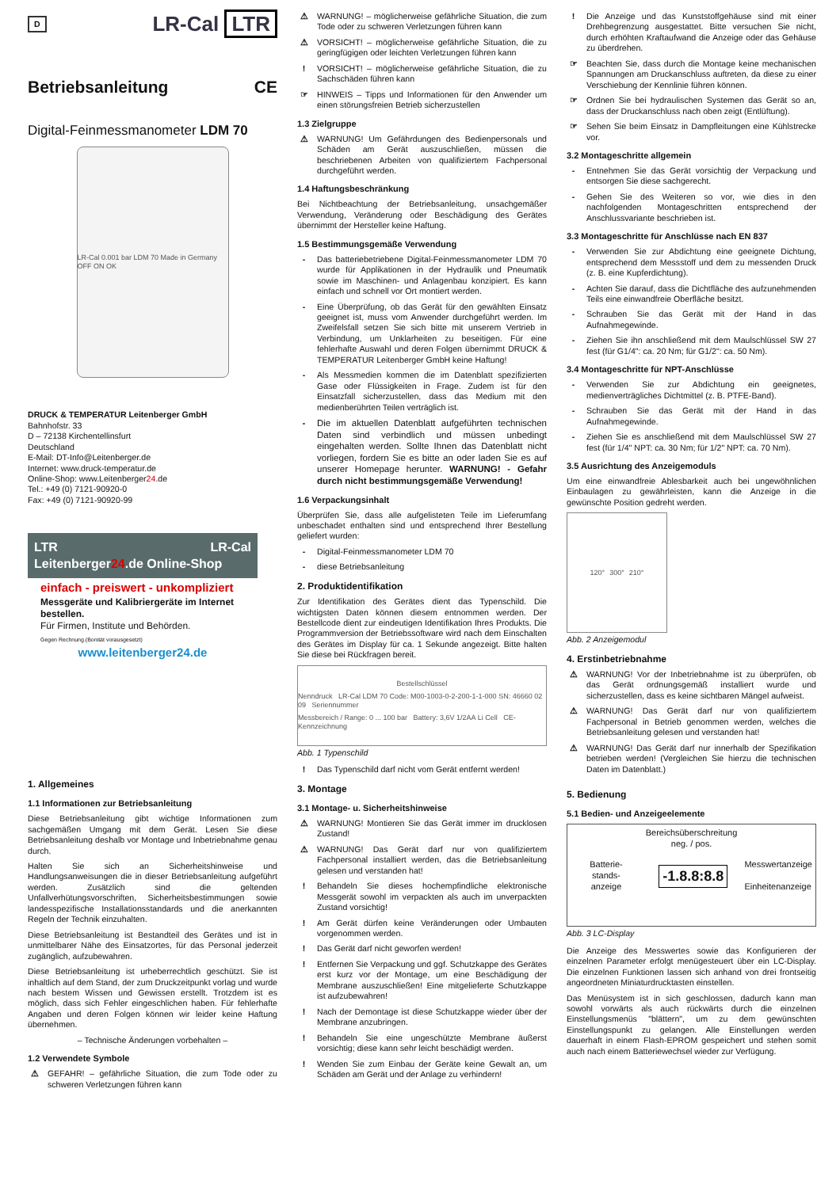D LR-Cal LTR
Betriebsanleitung CE
Digital-Feinmessmanometer LDM 70
LR-Cal 0.001 bar LDM 70 Made in Germany OFF ON OK
DRUCK & TEMPERATUR Leitenberger GmbH
Bahnhofstr. 33
D – 72138 Kirchentellinsfurt
Deutschland
E-Mail: DT-Info@Leitenberger.de
Internet: www.druck-temperatur.de
Online-Shop: www.Leitenberger24.de
Tel.: +49 (0) 7121-90920-0
Fax: +49 (0) 7121-90920-99
LTR LR-Cal
Leitenberger24.de Online-Shop
einfach - preiswert - unkompliziert
Messgeräte und Kalibriergeräte im Internet bestellen.
Für Firmen, Institute und Behörden.
Gegen Rechnung.(Bonität vorausgesetzt)
www.leitenberger24.de
1. Allgemeines
1.1 Informationen zur Betriebsanleitung
Diese Betriebsanleitung gibt wichtige Informationen zum sachgemäßen Umgang mit dem Gerät. Lesen Sie diese Betriebsanleitung deshalb vor Montage und Inbetriebnahme genau durch.
Halten Sie sich an Sicherheitshinweise und Handlungsanweisungen die in dieser Betriebsanleitung aufgeführt werden. Zusätzlich sind die geltenden Unfallverhütungsvorschriften, Sicherheitsbestimmungen sowie landesspezifische Installationsstandards und die anerkannten Regeln der Technik einzuhalten.
Diese Betriebsanleitung ist Bestandteil des Gerätes und ist in unmittelbarer Nähe des Einsatzortes, für das Personal jederzeit zugänglich, aufzubewahren.
Diese Betriebsanleitung ist urheberrechtlich geschützt. Sie ist inhaltlich auf dem Stand, der zum Druckzeitpunkt vorlag und wurde nach bestem Wissen und Gewissen erstellt. Trotzdem ist es möglich, dass sich Fehler eingeschlichen haben. Für fehlerhafte Angaben und deren Folgen können wir leider keine Haftung übernehmen.
– Technische Änderungen vorbehalten –
1.2 Verwendete Symbole
⚠ GEFAHR! – gefährliche Situation, die zum Tode oder zu schweren Verletzungen führen kann
⚠ WARNUNG! – möglicherweise gefährliche Situation, die zum Tode oder zu schweren Verletzungen führen kann
⚠ VORSICHT! – möglicherweise gefährliche Situation, die zu geringfügigen oder leichten Verletzungen führen kann
! VORSICHT! – möglicherweise gefährliche Situation, die zu Sachschäden führen kann
☞ HINWEIS – Tipps und Informationen für den Anwender um einen störungsfreien Betrieb sicherzustellen
1.3 Zielgruppe
⚠ WARNUNG! Um Gefährdungen des Bedienpersonals und Schäden am Gerät auszuschließen, müssen die beschriebenen Arbeiten von qualifiziertem Fachpersonal durchgeführt werden.
1.4 Haftungsbeschränkung
Bei Nichtbeachtung der Betriebsanleitung, unsachgemäßer Verwendung, Veränderung oder Beschädigung des Gerätes übernimmt der Hersteller keine Haftung.
1.5 Bestimmungsgemäße Verwendung
- Das batteriebetriebene Digital-Feinmessmanometer LDM 70 wurde für Applikationen in der Hydraulik und Pneumatik sowie im Maschinen- und Anlagenbau konzipiert. Es kann einfach und schnell vor Ort montiert werden.
- Eine Überprüfung, ob das Gerät für den gewählten Einsatz geeignet ist, muss vom Anwender durchgeführt werden. Im Zweifelsfall setzen Sie sich bitte mit unserem Vertrieb in Verbindung, um Unklarheiten zu beseitigen. Für eine fehlerhafte Auswahl und deren Folgen übernimmt DRUCK & TEMPERATUR Leitenberger GmbH keine Haftung!
- Als Messmedien kommen die im Datenblatt spezifizierten Gase oder Flüssigkeiten in Frage. Zudem ist für den Einsatzfall sicherzustellen, dass das Medium mit den medienberührten Teilen verträglich ist.
- Die im aktuellen Datenblatt aufgeführten technischen Daten sind verbindlich und müssen unbedingt eingehalten werden. Sollte Ihnen das Datenblatt nicht vorliegen, fordern Sie es bitte an oder laden Sie es auf unserer Homepage herunter. WARNUNG! - Gefahr durch nicht bestimmungsgemäße Verwendung!
1.6 Verpackungsinhalt
Überprüfen Sie, dass alle aufgelisteten Teile im Lieferumfang unbeschadet enthalten sind und entsprechend Ihrer Bestellung geliefert wurden:
- Digital-Feinmessmanometer LDM 70
- diese Betriebsanleitung
2. Produktidentifikation
Zur Identifikation des Gerätes dient das Typenschild. Die wichtigsten Daten können diesem entnommen werden. Der Bestellcode dient zur eindeutigen Identifikation Ihres Produkts. Die Programmversion der Betriebssoftware wird nach dem Einschalten des Gerätes im Display für ca. 1 Sekunde angezeigt. Bitte halten Sie diese bei Rückfragen bereit.
Bestellschlüssel
Nenndruck LR-Cal LDM 70 Code: M00-1003-0-2-200-1-1-000 SN: 46660 02 09 Seriennummer
Messbereich / Range: 0 ... 100 bar Battery: 3,6V 1/2AA Li Cell CE-Kennzeichnung
Abb. 1 Typenschild
! Das Typenschild darf nicht vom Gerät entfernt werden!
3. Montage
3.1 Montage- u. Sicherheitshinweise
⚠ WARNUNG! Montieren Sie das Gerät immer im drucklosen Zustand!
⚠ WARNUNG! Das Gerät darf nur von qualifiziertem Fachpersonal installiert werden, das die Betriebsanleitung gelesen und verstanden hat!
! Behandeln Sie dieses hochempfindliche elektronische Messgerät sowohl im verpackten als auch im unverpackten Zustand vorsichtig!
! Am Gerät dürfen keine Veränderungen oder Umbauten vorgenommen werden.
! Das Gerät darf nicht geworfen werden!
! Entfernen Sie Verpackung und ggf. Schutzkappe des Gerätes erst kurz vor der Montage, um eine Beschädigung der Membrane auszuschließen! Eine mitgelieferte Schutzkappe ist aufzubewahren!
! Nach der Demontage ist diese Schutzkappe wieder über der Membrane anzubringen.
! Behandeln Sie eine ungeschützte Membrane äußerst vorsichtig; diese kann sehr leicht beschädigt werden.
! Wenden Sie zum Einbau der Geräte keine Gewalt an, um Schäden am Gerät und der Anlage zu verhindern!
! Die Anzeige und das Kunststoffgehäuse sind mit einer Drehbegrenzung ausgestattet. Bitte versuchen Sie nicht, durch erhöhten Kraftaufwand die Anzeige oder das Gehäuse zu überdrehen.
☞ Beachten Sie, dass durch die Montage keine mechanischen Spannungen am Druckanschluss auftreten, da diese zu einer Verschiebung der Kennlinie führen können.
☞ Ordnen Sie bei hydraulischen Systemen das Gerät so an, dass der Druckanschluss nach oben zeigt (Entlüftung).
☞ Sehen Sie beim Einsatz in Dampfleitungen eine Kühlstrecke vor.
3.2 Montageschritte allgemein
- Entnehmen Sie das Gerät vorsichtig der Verpackung und entsorgen Sie diese sachgerecht.
- Gehen Sie des Weiteren so vor, wie dies in den nachfolgenden Montageschritten entsprechend der Anschlussvariante beschrieben ist.
3.3 Montageschritte für Anschlüsse nach EN 837
- Verwenden Sie zur Abdichtung eine geeignete Dichtung, entsprechend dem Messstoff und dem zu messenden Druck (z. B. eine Kupferdichtung).
- Achten Sie darauf, dass die Dichtfläche des aufzunehmenden Teils eine einwandfreie Oberfläche besitzt.
- Schrauben Sie das Gerät mit der Hand in das Aufnahmegewinde.
- Ziehen Sie ihn anschließend mit dem Maulschlüssel SW 27 fest (für G1/4": ca. 20 Nm; für G1/2": ca. 50 Nm).
3.4 Montageschritte für NPT-Anschlüsse
- Verwenden Sie zur Abdichtung ein geeignetes, medienverträgliches Dichtmittel (z. B. PTFE-Band).
- Schrauben Sie das Gerät mit der Hand in das Aufnahmegewinde.
- Ziehen Sie es anschließend mit dem Maulschlüssel SW 27 fest (für 1/4" NPT: ca. 30 Nm; für 1/2" NPT: ca. 70 Nm).
3.5 Ausrichtung des Anzeigemoduls
Um eine einwandfreie Ablesbarkeit auch bei ungewöhnlichen Einbaulagen zu gewährleisten, kann die Anzeige in die gewünschte Position gedreht werden.
120° 300° 210°
Abb. 2 Anzeigemodul
4. Erstinbetriebnahme
⚠ WARNUNG! Vor der Inbetriebnahme ist zu überprüfen, ob das Gerät ordnungsgemäß installiert wurde und sicherzustellen, dass es keine sichtbaren Mängel aufweist.
⚠ WARNUNG! Das Gerät darf nur von qualifiziertem Fachpersonal in Betrieb genommen werden, welches die Betriebsanleitung gelesen und verstanden hat!
⚠ WARNUNG! Das Gerät darf nur innerhalb der Spezifikation betrieben werden! (Vergleichen Sie hierzu die technischen Daten im Datenblatt.)
5. Bedienung
5.1 Bedien- und Anzeigeelemente
Bereichsüberschreitung
neg. / pos.
Batterie-
stands-
anzeige -1.8.8:8.8 Messwertanzeige
Einheitenanzeige
Abb. 3 LC-Display
Die Anzeige des Messwertes sowie das Konfigurieren der einzelnen Parameter erfolgt menügesteuert über ein LC-Display. Die einzelnen Funktionen lassen sich anhand von drei frontseitig angeordneten Miniaturdrucktasten einstellen.
Das Menüsystem ist in sich geschlossen, dadurch kann man sowohl vorwärts als auch rückwärts durch die einzelnen Einstellungsmenüs "blättern", um zu dem gewünschten Einstellungspunkt zu gelangen. Alle Einstellungen werden dauerhaft in einem Flash-EPROM gespeichert und stehen somit auch nach einem Batteriewechsel wieder zur Verfügung.